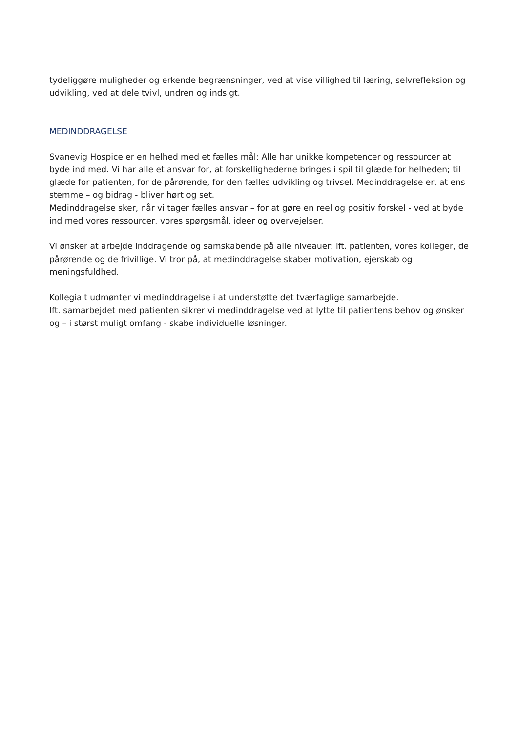tydeliggøre muligheder og erkende begrænsninger, ved at vise villighed til læring, selvrefleksion og udvikling, ved at dele tvivl, undren og indsigt.
MEDINDDRAGELSE
Svanevig Hospice er en helhed med et fælles mål: Alle har unikke kompetencer og ressourcer at byde ind med. Vi har alle et ansvar for, at forskellighederne bringes i spil til glæde for helheden; til glæde for patienten, for de pårørende, for den fælles udvikling og trivsel. Medinddragelse er, at ens stemme – og bidrag - bliver hørt og set.
Medinddragelse sker, når vi tager fælles ansvar – for at gøre en reel og positiv forskel - ved at byde ind med vores ressourcer, vores spørgsmål, ideer og overvejelser.
Vi ønsker at arbejde inddragende og samskabende på alle niveauer: ift. patienten, vores kolleger, de pårørende og de frivillige. Vi tror på, at medinddragelse skaber motivation, ejerskab og meningsfuldhed.
Kollegialt udmønter vi medinddragelse i at understøtte det tværfaglige samarbejde.
Ift. samarbejdet med patienten sikrer vi medinddragelse ved at lytte til patientens behov og ønsker og – i størst muligt omfang - skabe individuelle løsninger.